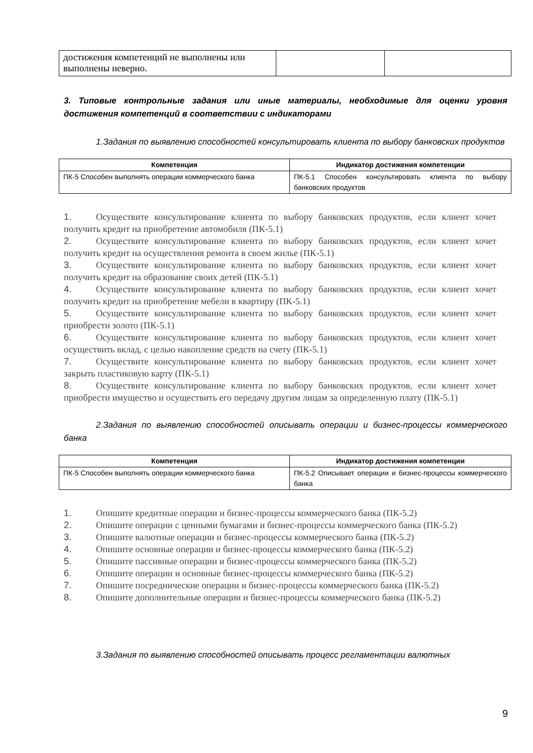| достижения компетенций не выполнены или выполнены неверно. | | |
3. Типовые контрольные задания или иные материалы, необходимые для оценки уровня достижения компетенций в соответствии с индикаторами
1.Задания по выявлению способностей консультировать клиента по выбору банковских продуктов
| Компетенция | Индикатор достижения компетенции |
| --- | --- |
| ПК-5 Способен выполнять операции коммерческого банка | ПК-5.1 Способен консультировать клиента по выбору банковских продуктов |
1. Осуществите консультирование клиента по выбору банковских продуктов, если клиент хочет получить кредит на приобретение автомобиля (ПК-5.1)
2. Осуществите консультирование клиента по выбору банковских продуктов, если клиент хочет получить кредит на осуществления ремонта в своем жилье (ПК-5.1)
3. Осуществите консультирование клиента по выбору банковских продуктов, если клиент хочет получить кредит на образование своих детей (ПК-5.1)
4. Осуществите консультирование клиента по выбору банковских продуктов, если клиент хочет получить кредит на приобретение мебели в квартиру (ПК-5.1)
5. Осуществите консультирование клиента по выбору банковских продуктов, если клиент хочет приобрести золото (ПК-5.1)
6. Осуществите консультирование клиента по выбору банковских продуктов, если клиент хочет осуществить вклад, с целью накопление средств на счету (ПК-5.1)
7. Осуществите консультирование клиента по выбору банковских продуктов, если клиент хочет закрыть пластиковую карту (ПК-5.1)
8. Осуществите консультирование клиента по выбору банковских продуктов, если клиент хочет приобрести имущество и осуществить его передачу другим лицам за определенную плату (ПК-5.1)
2.Задания по выявлению способностей описывать операции и бизнес-процессы коммерческого банка
| Компетенция | Индикатор достижения компетенции |
| --- | --- |
| ПК-5 Способен выполнять операции коммерческого банка | ПК-5.2 Описывает операции и бизнес-процессы коммерческого банка |
1. Опишите кредитные операции и бизнес-процессы коммерческого банка (ПК-5.2)
2. Опишите операции с ценными бумагами и бизнес-процессы коммерческого банка (ПК-5.2)
3. Опишите валютные операции и бизнес-процессы коммерческого банка (ПК-5.2)
4. Опишите основные операции и бизнес-процессы коммерческого банка (ПК-5.2)
5. Опишите пассивные операции и бизнес-процессы коммерческого банка (ПК-5.2)
6. Опишите операции и основные бизнес-процессы коммерческого банка (ПК-5.2)
7. Опишите посреднические операции и бизнес-процессы коммерческого банка (ПК-5.2)
8. Опишите дополнительные операции и бизнес-процессы коммерческого банка (ПК-5.2)
3.Задания по выявлению способностей описывать процесс регламентации валютных
9